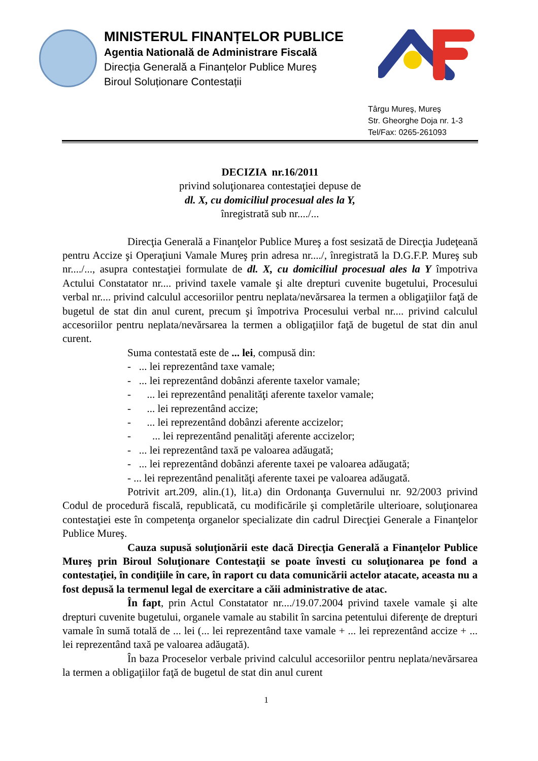MINISTERUL FINANȚELOR PUBLICE
Agentia Natională de Administrare Fiscală
Direcția Generală a Finanțelor Publice Mureş
Biroul Soluționare Contestații
Târgu Mureş, Mureş
Str. Gheorghe Doja nr. 1-3
Tel/Fax: 0265-261093
DECIZIA nr.16/2011
privind soluţionarea contestaţiei depuse de
dl. X, cu domiciliul procesual ales la Y,
înregistrată sub nr..../...
Direcţia Generală a Finanţelor Publice Mureş a fost sesizată de Direcţia Judeţeană pentru Accize şi Operaţiuni Vamale Mureş prin adresa nr..../, înregistrată la D.G.F.P. Mureş sub nr..../..., asupra contestaţiei formulate de dl. X, cu domiciliul procesual ales la Y împotriva Actului Constatator nr.... privind taxele vamale şi alte drepturi cuvenite bugetului, Procesului verbal nr.... privind calculul accesoriilor pentru neplata/nevărsarea la termen a obligaţiilor faţă de bugetul de stat din anul curent, precum şi împotriva Procesului verbal nr.... privind calculul accesoriilor pentru neplata/nevărsarea la termen a obligaţiilor faţă de bugetul de stat din anul curent.
Suma contestată este de ... lei, compusă din:
- ... lei reprezentând taxe vamale;
- ... lei reprezentând dobânzi aferente taxelor vamale;
- ... lei reprezentând penalităţi aferente taxelor vamale;
- ... lei reprezentând accize;
- ... lei reprezentând dobânzi aferente accizelor;
- ... lei reprezentând penalităţi aferente accizelor;
- ... lei reprezentând taxă pe valoarea adăugată;
- ... lei reprezentând dobânzi aferente taxei pe valoarea adăugată;
- ... lei reprezentând penalităţi aferente taxei pe valoarea adăugată.
Potrivit art.209, alin.(1), lit.a) din Ordonanţa Guvernului nr. 92/2003 privind Codul de procedură fiscală, republicată, cu modificările şi completările ulterioare, soluţionarea contestaţiei este în competenţa organelor specializate din cadrul Direcţiei Generale a Finanţelor Publice Mureş.
Cauza supusă soluţionării este dacă Direcţia Generală a Finanţelor Publice Mureş prin Biroul Soluţionare Contestaţii se poate învesti cu soluţionarea pe fond a contestaţiei, în condiţiile în care, în raport cu data comunicării actelor atacate, aceasta nu a fost depusă la termenul legal de exercitare a căii administrative de atac.
În fapt, prin Actul Constatator nr..../19.07.2004 privind taxele vamale şi alte drepturi cuvenite bugetului, organele vamale au stabilit în sarcina petentului diferenţe de drepturi vamale în sumă totală de ... lei (... lei reprezentând taxe vamale + ... lei reprezentând accize + ... lei reprezentând taxă pe valoarea adăugată).
În baza Proceselor verbale privind calculul accesoriilor pentru neplata/nevărsarea la termen a obligaţiilor faţă de bugetul de stat din anul curent
1